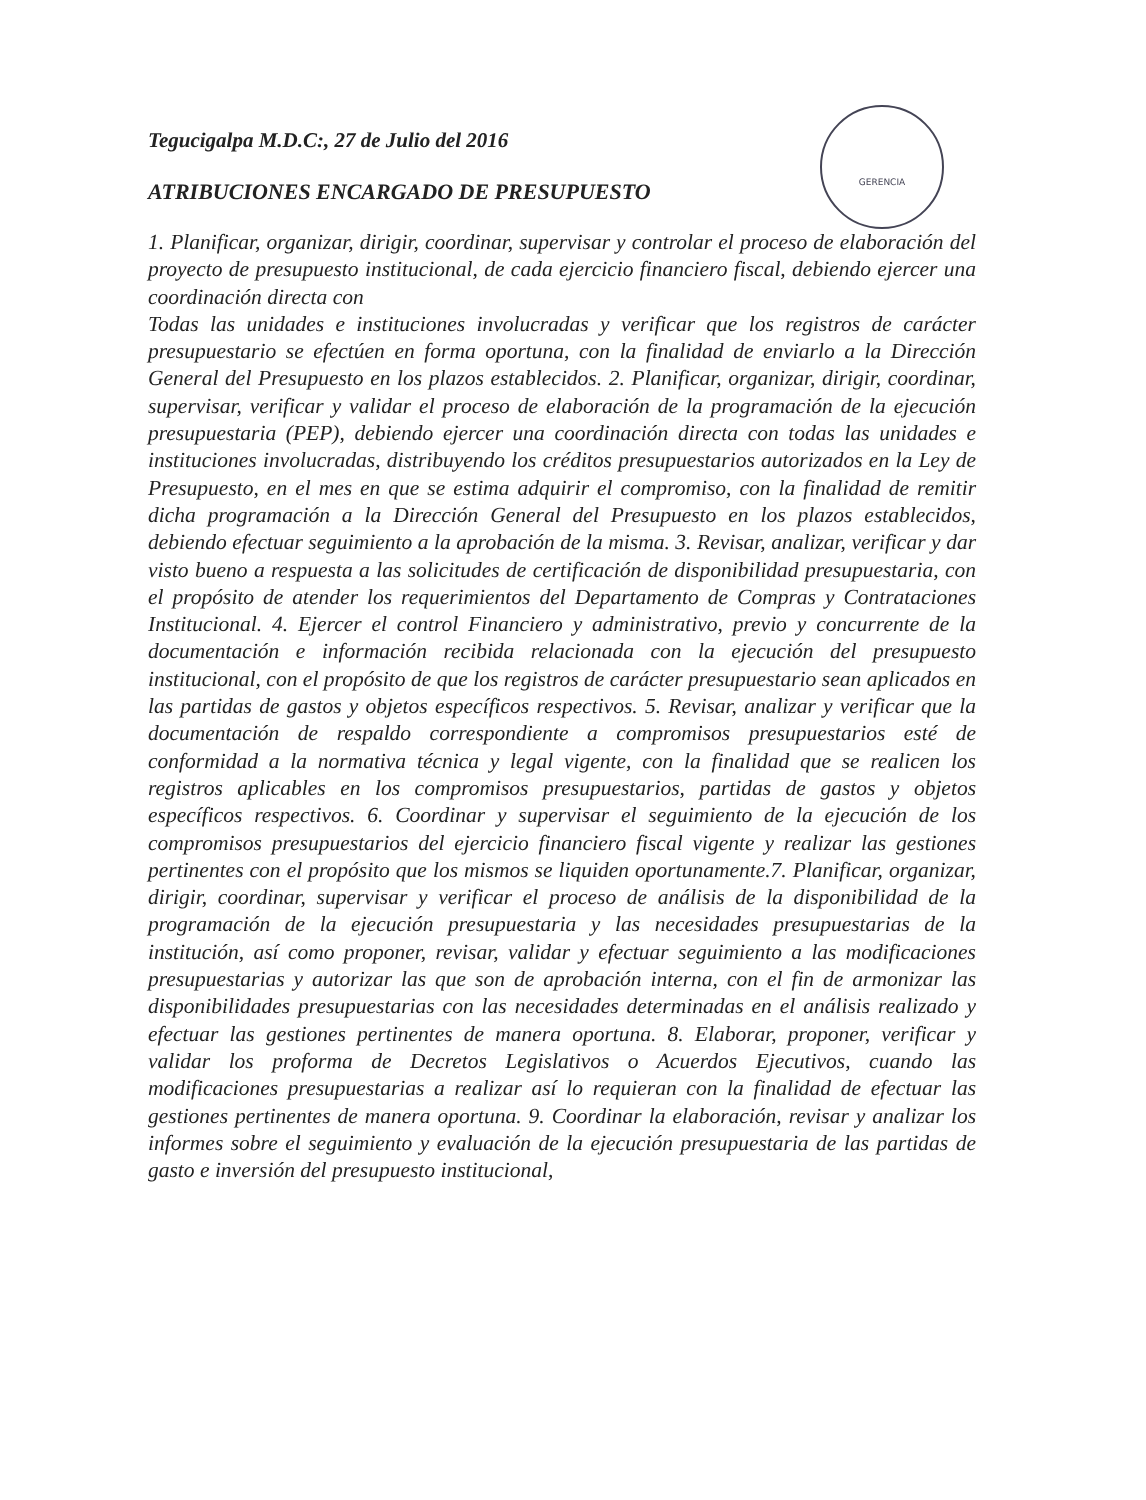GERENCIA
Tegucigalpa M.D.C:, 27 de Julio del 2016
ATRIBUCIONES ENCARGADO DE PRESUPUESTO
1. Planificar, organizar, dirigir, coordinar, supervisar y controlar el proceso de elaboración del proyecto de presupuesto institucional, de cada ejercicio financiero fiscal, debiendo ejercer una coordinación directa con
Todas las unidades e instituciones involucradas y verificar que los registros de carácter presupuestario se efectúen en forma oportuna, con la finalidad de enviarlo a la Dirección General del Presupuesto en los plazos establecidos. 2. Planificar, organizar, dirigir, coordinar, supervisar, verificar y validar el proceso de elaboración de la programación de la ejecución presupuestaria (PEP), debiendo ejercer una coordinación directa con todas las unidades e instituciones involucradas, distribuyendo los créditos presupuestarios autorizados en la Ley de Presupuesto, en el mes en que se estima adquirir el compromiso, con la finalidad de remitir dicha programación a la Dirección General del Presupuesto en los plazos establecidos, debiendo efectuar seguimiento a la aprobación de la misma. 3. Revisar, analizar, verificar y dar visto bueno a respuesta a las solicitudes de certificación de disponibilidad presupuestaria, con el propósito de atender los requerimientos del Departamento de Compras y Contrataciones Institucional. 4. Ejercer el control Financiero y administrativo, previo y concurrente de la documentación e información recibida relacionada con la ejecución del presupuesto institucional, con el propósito de que los registros de carácter presupuestario sean aplicados en las partidas de gastos y objetos específicos respectivos. 5. Revisar, analizar y verificar que la documentación de respaldo correspondiente a compromisos presupuestarios esté de conformidad a la normativa técnica y legal vigente, con la finalidad que se realicen los registros aplicables en los compromisos presupuestarios, partidas de gastos y objetos específicos respectivos. 6. Coordinar y supervisar el seguimiento de la ejecución de los compromisos presupuestarios del ejercicio financiero fiscal vigente y realizar las gestiones pertinentes con el propósito que los mismos se liquiden oportunamente.7. Planificar, organizar, dirigir, coordinar, supervisar y verificar el proceso de análisis de la disponibilidad de la programación de la ejecución presupuestaria y las necesidades presupuestarias de la institución, así como proponer, revisar, validar y efectuar seguimiento a las modificaciones presupuestarias y autorizar las que son de aprobación interna, con el fin de armonizar las disponibilidades presupuestarias con las necesidades determinadas en el análisis realizado y efectuar las gestiones pertinentes de manera oportuna. 8. Elaborar, proponer, verificar y validar los proforma de Decretos Legislativos o Acuerdos Ejecutivos, cuando las modificaciones presupuestarias a realizar así lo requieran con la finalidad de efectuar las gestiones pertinentes de manera oportuna. 9. Coordinar la elaboración, revisar y analizar los informes sobre el seguimiento y evaluación de la ejecución presupuestaria de las partidas de gasto e inversión del presupuesto institucional,